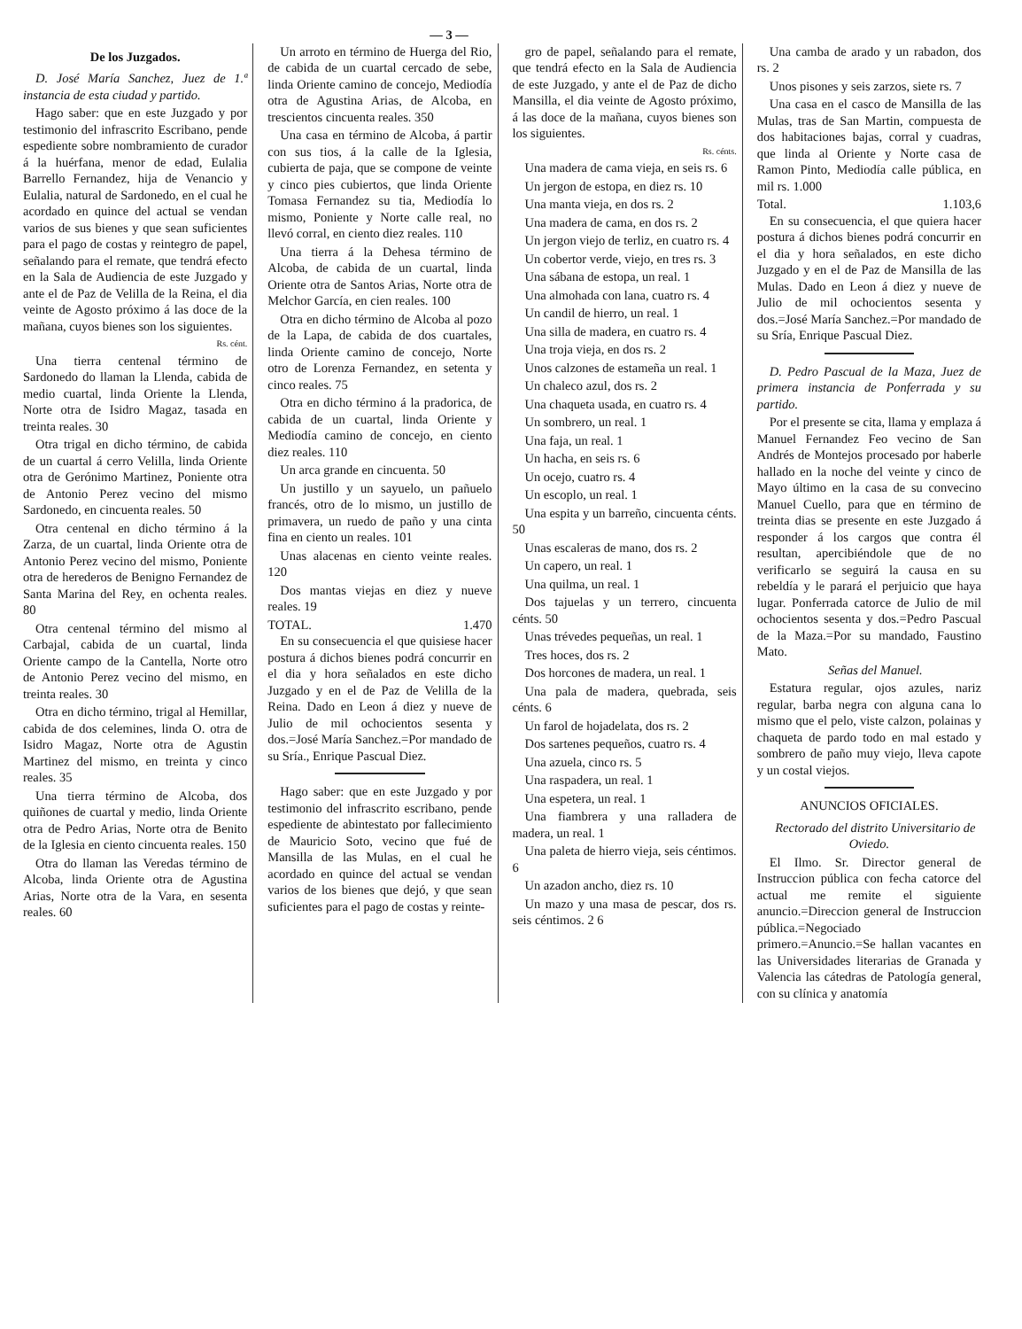— 3 —
De los Juzgados.
D. José María Sanchez, Juez de 1.ª instancia de esta ciudad y partido.
Hago saber: que en este Juzgado y por testimonio del infrascrito Escribano, pende espediente sobre nombramiento de curador á la huérfana, menor de edad, Eulalia Barrello Fernandez, hija de Venancio y Eulalia, natural de Sardonedo, en el cual he acordado en quince del actual se vendan varios de sus bienes y que sean suficientes para el pago de costas y reintegro de papel, señalando para el remate, que tendrá efecto en la Sala de Audiencia de este Juzgado y ante el de Paz de Velilla de la Reina, el dia veinte de Agosto próximo á las doce de la mañana, cuyos bienes son los siguientes.
Rs. cént.
Una tierra centenal término de Sardonedo do llaman la Llenda, cabida de medio cuartal, linda Oriente la Llenda, Norte otra de Isidro Magaz, tasada en treinta reales. 30
Otra trigal en dicho término, de cabida de un cuartal á cerro Velilla, linda Oriente otra de Gerónimo Martinez, Poniente otra de Antonio Perez vecino del mismo Sardonedo, en cincuenta reales. 50
Otra centenal en dicho término á la Zarza, de un cuartal, linda Oriente otra de Antonio Perez vecino del mismo, Poniente otra de herederos de Benigno Fernandez de Santa Marina del Rey, en ochenta reales. 80
Otra centenal término del mismo al Carbajal, cabida de un cuartal, linda Oriente campo de la Cantella, Norte otro de Antonio Perez vecino del mismo, en treinta reales. 30
Otra en dicho término, trigal al Hemillar, cabida de dos celemines, linda O. otra de Isidro Magaz, Norte otra de Agustin Martinez del mismo, en treinta y cinco reales. 35
Una tierra término de Alcoba, dos quiñones de cuartal y medio, linda Oriente otra de Pedro Arias, Norte otra de Benito de la Iglesia en ciento cincuenta reales. 150
Otra do llaman las Veredas término de Alcoba, linda Oriente otra de Agustina Arias, Norte otra de la Vara, en sesenta reales. 60
Un arroto en término de Huerga del Rio, de cabida de un cuartal cercado de sebe, linda Oriente camino de concejo, Mediodía otra de Agustina Arias, de Alcoba, en trescientos cincuenta reales. 350
Una casa en término de Alcoba, á partir con sus tios, á la calle de la Iglesia, cubierta de paja, que se compone de veinte y cinco pies cubiertos, que linda Oriente Tomasa Fernandez su tia, Mediodía lo mismo, Poniente y Norte calle real, no llevó corral, en ciento diez reales. 110
Una tierra á la Dehesa término de Alcoba, de cabida de un cuartal, linda Oriente otra de Santos Arias, Norte otra de Melchor García, en cien reales. 100
Otra en dicho término de Alcoba al pozo de la Lapa, de cabida de dos cuartales, linda Oriente camino de concejo, Norte otro de Lorenza Fernandez, en setenta y cinco reales. 75
Otra en dicho término á la pradorica, de cabida de un cuartal, linda Oriente y Mediodía camino de concejo, en ciento diez reales. 110
Un arca grande en cincuenta. 50
Un justillo y un sayuelo, un pañuelo francés, otro de lo mismo, un justillo de primavera, un ruedo de paño y una cinta fina en ciento un reales. 101
Unas alacenas en ciento veinte reales. 120
Dos mantas viejas en diez y nueve reales. 19
TOTAL. 1.470
En su consecuencia el que quisiese hacer postura á dichos bienes podrá concurrir en el dia y hora señalados en este dicho Juzgado y en el de Paz de Velilla de la Reina. Dado en Leon á diez y nueve de Julio de mil ochocientos sesenta y dos.=José María Sanchez.=Por mandado de su Sría., Enrique Pascual Diez.
Hago saber: que en este Juzgado y por testimonio del infrascrito escribano, pende espediente de abintestato por fallecimiento de Mauricio Soto, vecino que fué de Mansilla de las Mulas, en el cual he acordado en quince del actual se vendan varios de los bienes que dejó, y que sean suficientes para el pago de costas y reinte-
gro de papel, señalando para el remate, que tendrá efecto en la Sala de Audiencia de este Juzgado, y ante el de Paz de dicho Mansilla, el dia veinte de Agosto próximo, á las doce de la mañana, cuyos bienes son los siguientes.
Rs. cénts.
Una madera de cama vieja, en seis rs. 6
Un jergon de estopa, en diez rs. 10
Una manta vieja, en dos rs. 2
Una madera de cama, en dos rs. 2
Un jergon viejo de terliz, en cuatro rs. 4
Un cobertor verde, viejo, en tres rs. 3
Una sábana de estopa, un real. 1
Una almohada con lana, cuatro rs. 4
Un candil de hierro, un real. 1
Una silla de madera, en cuatro rs. 4
Una troja vieja, en dos rs. 2
Unos calzones de estameña un real. 1
Un chaleco azul, dos rs. 2
Una chaqueta usada, en cuatro rs. 4
Un sombrero, un real. 1
Una faja, un real. 1
Un hacha, en seis rs. 6
Un ocejo, cuatro rs. 4
Un escoplo, un real. 1
Una espita y un barreño, cincuenta cénts. 50
Unas escaleras de mano, dos rs. 2
Un capero, un real. 1
Una quilma, un real. 1
Dos tajuelas y un terrero, cincuenta cénts. 50
Unas trévedes pequeñas, un real. 1
Tres hoces, dos rs. 2
Dos horcones de madera, un real. 1
Una pala de madera, quebrada, seis cénts. 6
Un farol de hojadelata, dos rs. 2
Dos sartenes pequeños, cuatro rs. 4
Una azuela, cinco rs. 5
Una raspadera, un real. 1
Una espetera, un real. 1
Una fiambrera y una ralladera de madera, un real. 1
Una paleta de hierro vieja, seis céntimos. 6
Un azadon ancho, diez rs. 10
Un mazo y una masa de pescar, dos rs. seis céntimos. 2 6
Una camba de arado y un rabadon, dos rs. 2
Unos pisones y seis zarzos, siete rs. 7
Una casa en el casco de Mansilla de las Mulas, tras de San Martin, compuesta de dos habitaciones bajas, corral y cuadras, que linda al Oriente y Norte casa de Ramon Pinto, Mediodía calle pública, en mil rs. 1.000
Total. 1.103,6
En su consecuencia, el que quiera hacer postura á dichos bienes podrá concurrir en el dia y hora señalados, en este dicho Juzgado y en el de Paz de Mansilla de las Mulas. Dado en Leon á diez y nueve de Julio de mil ochocientos sesenta y dos.=José María Sanchez.=Por mandado de su Sría, Enrique Pascual Diez.
D. Pedro Pascual de la Maza, Juez de primera instancia de Ponferrada y su partido.
Por el presente se cita, llama y emplaza á Manuel Fernandez Feo vecino de San Andrés de Montejos procesado por haberle hallado en la noche del veinte y cinco de Mayo último en la casa de su convecino Manuel Cuello, para que en término de treinta dias se presente en este Juzgado á responder á los cargos que contra él resultan, apercibiéndole que de no verificarlo se seguirá la causa en su rebeldía y le parará el perjuicio que haya lugar. Ponferrada catorce de Julio de mil ochocientos sesenta y dos.=Pedro Pascual de la Maza.=Por su mandado, Faustino Mato.
Señas del Manuel.
Estatura regular, ojos azules, nariz regular, barba negra con alguna cana lo mismo que el pelo, viste calzon, polainas y chaqueta de pardo todo en mal estado y sombrero de paño muy viejo, lleva capote y un costal viejos.
ANUNCIOS OFICIALES.
Rectorado del distrito Universitario de Oviedo.
El Ilmo. Sr. Director general de Instruccion pública con fecha catorce del actual me remite el siguiente anuncio.=Direccion general de Instruccion pública.=Negociado primero.=Anuncio.=Se hallan vacantes en las Universidades literarias de Granada y Valencia las cátedras de Patología general, con su clínica y anatomía